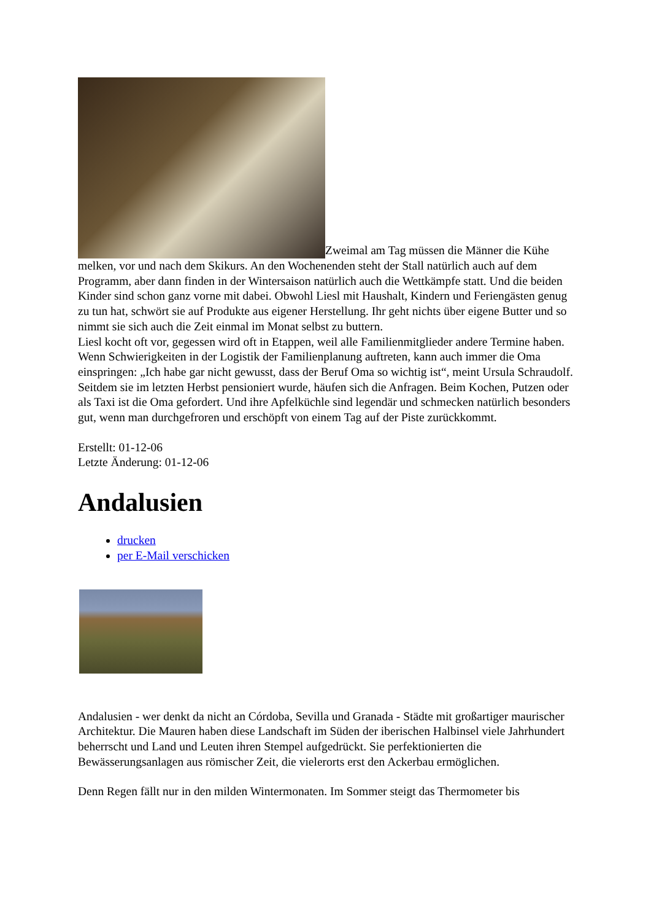Zweimal am Tag müssen die Männer die Kühe melken, vor und nach dem Skikurs. An den Wochenenden steht der Stall natürlich auch auf dem Programm, aber dann finden in der Wintersaison natürlich auch die Wettkämpfe statt. Und die beiden Kinder sind schon ganz vorne mit dabei. Obwohl Liesl mit Haushalt, Kindern und Feriengästen genug zu tun hat, schwört sie auf Produkte aus eigener Herstellung. Ihr geht nichts über eigene Butter und so nimmt sie sich auch die Zeit einmal im Monat selbst zu buttern.
Liesl kocht oft vor, gegessen wird oft in Etappen, weil alle Familienmitglieder andere Termine haben.
Wenn Schwierigkeiten in der Logistik der Familienplanung auftreten, kann auch immer die Oma einspringen: „Ich habe gar nicht gewusst, dass der Beruf Oma so wichtig ist“, meint Ursula Schraudolf. Seitdem sie im letzten Herbst pensioniert wurde, häufen sich die Anfragen. Beim Kochen, Putzen oder als Taxi ist die Oma gefordert. Und ihre Apfelküchle sind legendär und schmecken natürlich besonders gut, wenn man durchgefroren und erschöpft von einem Tag auf der Piste zurückkommt.
Erstellt: 01-12-06
Letzte Änderung: 01-12-06
Andalusien
drucken
per E-Mail verschicken
Andalusien - wer denkt da nicht an Córdoba, Sevilla und Granada - Städte mit großartiger maurischer Architektur. Die Mauren haben diese Landschaft im Süden der iberischen Halbinsel viele Jahrhundert beherrscht und Land und Leuten ihren Stempel aufgedrückt. Sie perfektionierten die Bewässerungsanlagen aus römischer Zeit, die vielerorts erst den Ackerbau ermöglichen.
Denn Regen fällt nur in den milden Wintermonaten. Im Sommer steigt das Thermometer bis